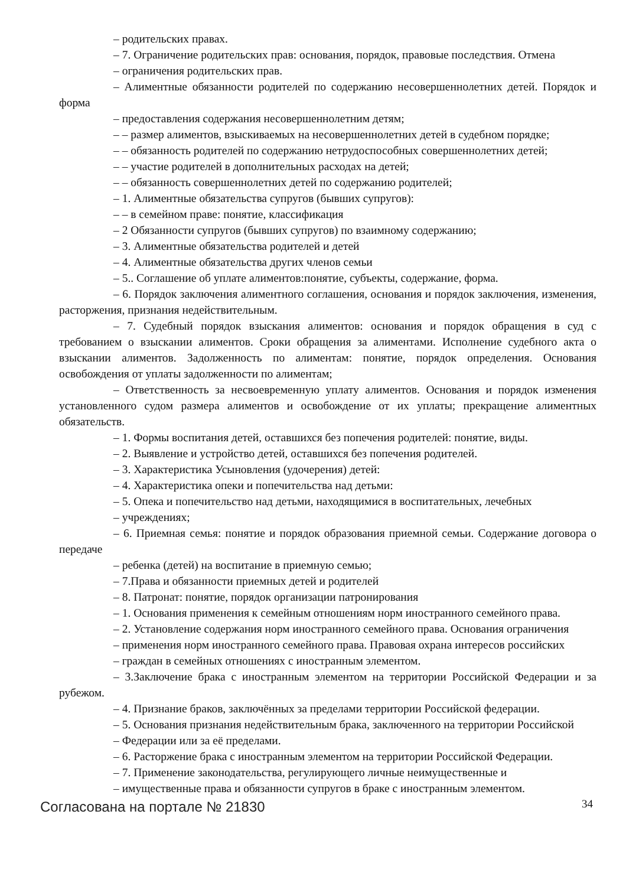– родительских правах.
– 7. Ограничение родительских прав: основания, порядок, правовые последствия. Отмена
– ограничения родительских прав.
– Алиментные обязанности родителей по содержанию несовершеннолетних детей. Порядок и форма
– предоставления содержания несовершеннолетним детям;
– – размер алиментов, взыскиваемых на несовершеннолетних детей в судебном порядке;
– – обязанность родителей по содержанию нетрудоспособных совершеннолетних детей;
– – участие родителей в дополнительных расходах на детей;
– – обязанность совершеннолетних детей по содержанию родителей;
– 1. Алиментные обязательства супругов (бывших супругов):
– – в семейном праве: понятие, классификация
– 2 Обязанности супругов (бывших супругов) по взаимному содержанию;
– 3. Алиментные обязательства родителей и детей
– 4. Алиментные обязательства других членов семьи
– 5.. Соглашение об уплате алиментов:понятие, субъекты, содержание, форма.
– 6. Порядок заключения алиментного соглашения, основания и порядок заключения, изменения, расторжения, признания недействительным.
– 7. Судебный порядок взыскания алиментов: основания и порядок обращения в суд с требованием о взыскании алиментов. Сроки обращения за алиментами. Исполнение судебного акта о взыскании алиментов. Задолженность по алиментам: понятие, порядок определения. Основания освобождения от уплаты задолженности по алиментам;
– Ответственность за несвоевременную уплату алиментов. Основания и порядок изменения установленного судом размера алиментов и освобождение от их уплаты; прекращение алиментных обязательств.
– 1. Формы воспитания детей, оставшихся без попечения родителей: понятие, виды.
– 2. Выявление и устройство детей, оставшихся без попечения родителей.
– 3. Характеристика Усыновления (удочерения) детей:
– 4. Характеристика опеки и попечительства над детьми:
– 5. Опека и попечительство над детьми, находящимися в воспитательных, лечебных
– учреждениях;
– 6. Приемная семья: понятие и порядок образования приемной семьи. Содержание договора о передаче
– ребенка (детей) на воспитание в приемную семью;
– 7.Права и обязанности приемных детей и родителей
– 8. Патронат: понятие, порядок организации патронирования
– 1. Основания применения к семейным отношениям норм иностранного семейного права.
– 2. Установление содержания норм иностранного семейного права. Основания ограничения
– применения норм иностранного семейного права. Правовая охрана интересов российских
– граждан в семейных отношениях с иностранным элементом.
– 3.Заключение брака с иностранным элементом на территории Российской Федерации и за рубежом.
– 4. Признание браков, заключённых за пределами территории Российской федерации.
– 5. Основания признания недействительным брака, заключенного на территории Российской
– Федерации или за её пределами.
– 6. Расторжение брака с иностранным элементом на территории Российской Федерации.
– 7. Применение законодательства, регулирующего личные неимущественные и
– имущественные права и обязанности супругов в браке с иностранным элементом.
Согласована на портале № 21830 34